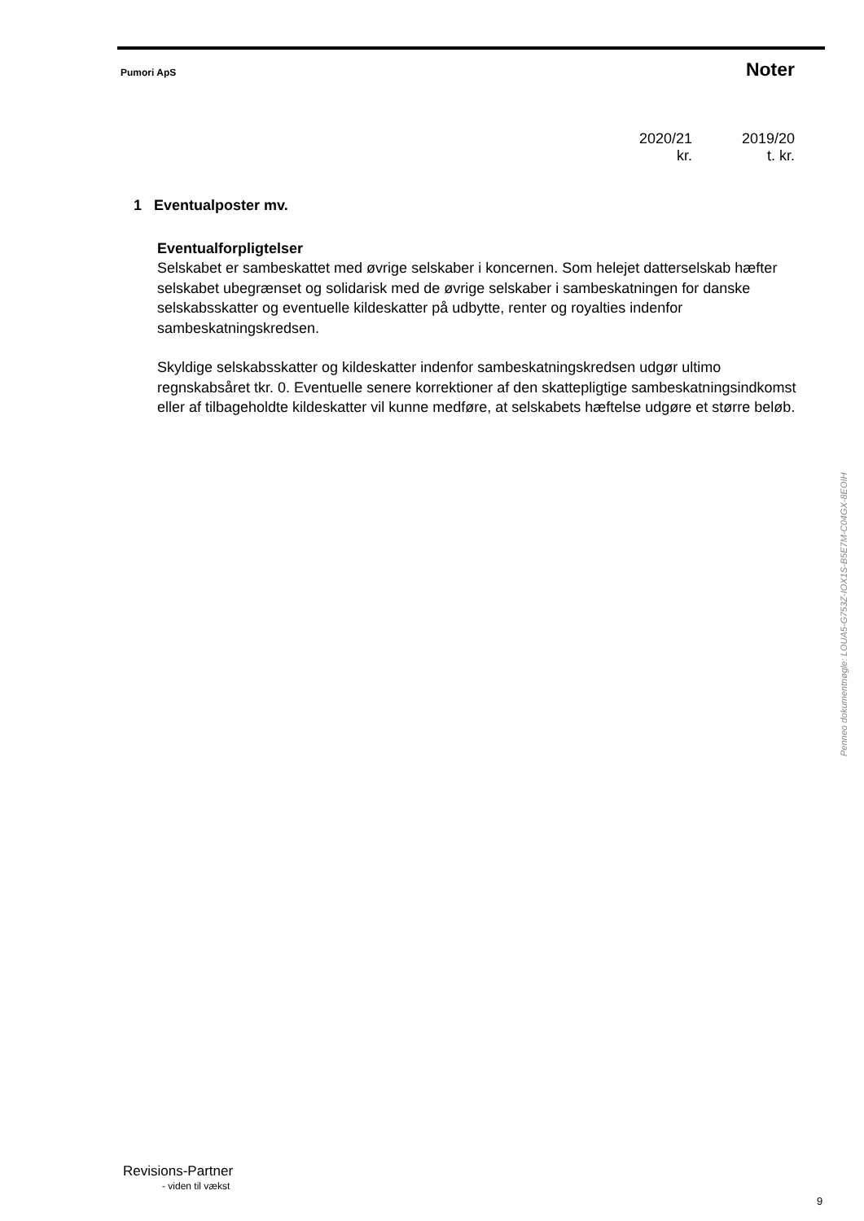Pumori ApS Noter
2020/21 2019/20
kr. t. kr.
1 Eventualposter mv.
Eventualforpligtelser
Selskabet er sambeskattet med øvrige selskaber i koncernen. Som helejet datterselskab hæfter selskabet ubegrænset og solidarisk med de øvrige selskaber i sambeskatningen for danske selskabsskatter og eventuelle kildeskatter på udbytte, renter og royalties indenfor sambeskatningskredsen.
Skyldige selskabsskatter og kildeskatter indenfor sambeskatningskredsen udgør ultimo regnskabsåret tkr. 0. Eventuelle senere korrektioner af den skattepligtige sambeskatningsindkomst eller af tilbageholdte kildeskatter vil kunne medføre, at selskabets hæftelse udgøre et større beløb.
Penneo dokumentnøgle: LOUA5-G753Z-IOX1S-B5E7M-C04GX-8EOIH
Revisions-Partner
- viden til vækst
9